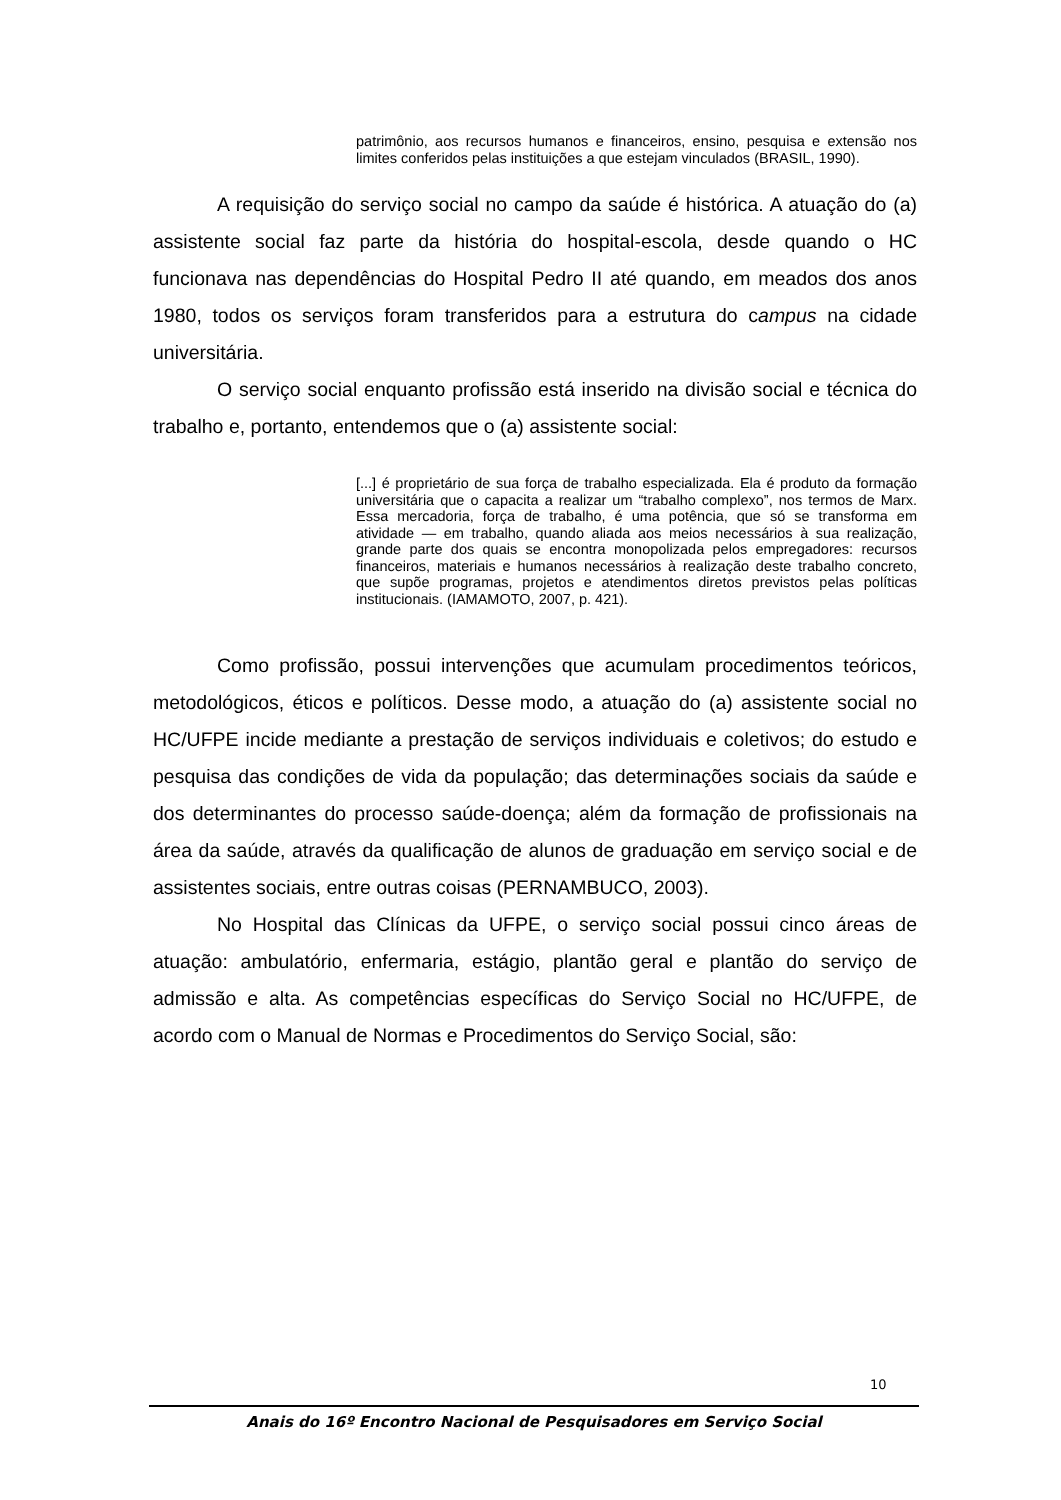patrimônio, aos recursos humanos e financeiros, ensino, pesquisa e extensão nos limites conferidos pelas instituições a que estejam vinculados (BRASIL, 1990).
A requisição do serviço social no campo da saúde é histórica. A atuação do (a) assistente social faz parte da história do hospital-escola, desde quando o HC funcionava nas dependências do Hospital Pedro II até quando, em meados dos anos 1980, todos os serviços foram transferidos para a estrutura do campus na cidade universitária.
O serviço social enquanto profissão está inserido na divisão social e técnica do trabalho e, portanto, entendemos que o (a) assistente social:
[...] é proprietário de sua força de trabalho especializada. Ela é produto da formação universitária que o capacita a realizar um “trabalho complexo”, nos termos de Marx. Essa mercadoria, força de trabalho, é uma potência, que só se transforma em atividade — em trabalho, quando aliada aos meios necessários à sua realização, grande parte dos quais se encontra monopolizada pelos empregadores: recursos financeiros, materiais e humanos necessários à realização deste trabalho concreto, que supõe programas, projetos e atendimentos diretos previstos pelas políticas institucionais. (IAMAMOTO, 2007, p. 421).
Como profissão, possui intervenções que acumulam procedimentos teóricos, metodológicos, éticos e políticos. Desse modo, a atuação do (a) assistente social no HC/UFPE incide mediante a prestação de serviços individuais e coletivos; do estudo e pesquisa das condições de vida da população; das determinações sociais da saúde e dos determinantes do processo saúde-doença; além da formação de profissionais na área da saúde, através da qualificação de alunos de graduação em serviço social e de assistentes sociais, entre outras coisas (PERNAMBUCO, 2003).
No Hospital das Clínicas da UFPE, o serviço social possui cinco áreas de atuação: ambulatório, enfermaria, estágio, plantão geral e plantão do serviço de admissão e alta. As competências específicas do Serviço Social no HC/UFPE, de acordo com o Manual de Normas e Procedimentos do Serviço Social, são:
10
Anais do 16º Encontro Nacional de Pesquisadores em Serviço Social